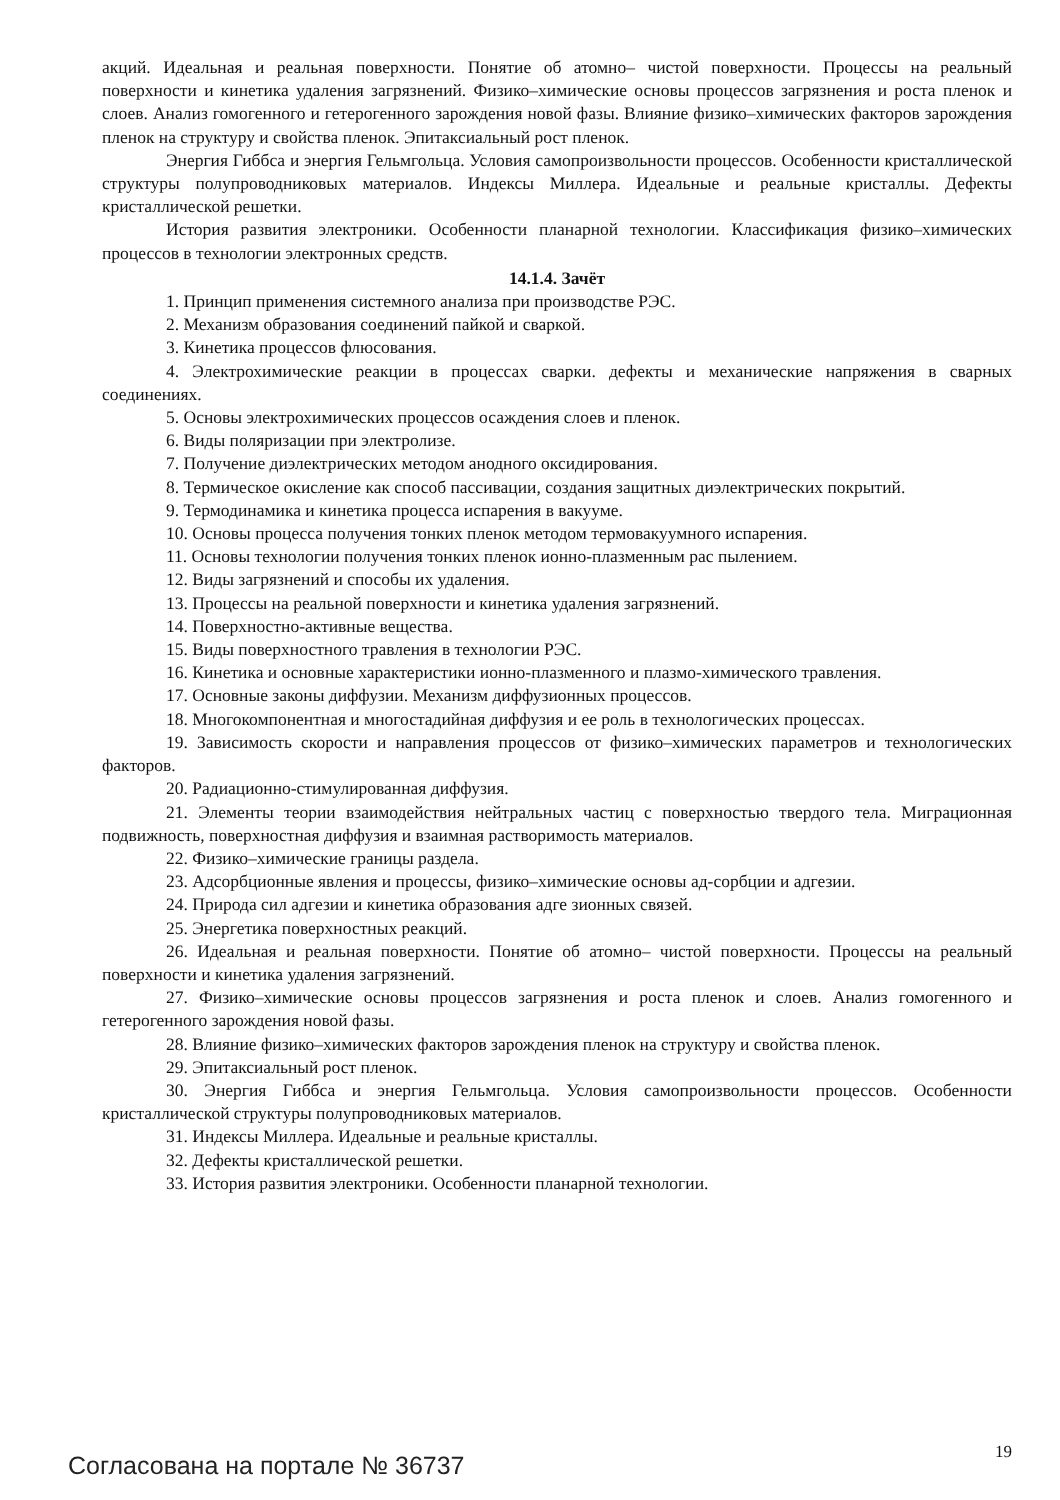акций. Идеальная и реальная поверхности. Понятие об атомно– чистой поверхности. Процессы на реальный поверхности и кинетика удаления загрязнений. Физико–химические основы процессов загрязнения и роста пленок и слоев. Анализ гомогенного и гетерогенного зарождения новой фазы. Влияние физико–химических факторов зарождения пленок на структуру и свойства пленок. Эпитаксиальный рост пленок.
Энергия Гиббса и энергия Гельмгольца. Условия самопроизвольности процессов. Особенности кристаллической структуры полупроводниковых материалов. Индексы Миллера. Идеальные и реальные кристаллы. Дефекты кристаллической решетки.
История развития электроники. Особенности планарной технологии. Классификация физико–химических процессов в технологии электронных средств.
14.1.4. Зачёт
1. Принцип применения системного анализа при производстве РЭС.
2. Механизм образования соединений пайкой и сваркой.
3. Кинетика процессов флюсования.
4. Электрохимические реакции в процессах сварки. дефекты и механические напряжения в сварных соединениях.
5. Основы электрохимических процессов осаждения слоев и пленок.
6. Виды поляризации при электролизе.
7. Получение диэлектрических методом анодного оксидирования.
8. Термическое окисление как способ пассивации, создания защитных диэлектрических покрытий.
9. Термодинамика и кинетика процесса испарения в вакууме.
10. Основы процесса получения тонких пленок методом термовакуумного испарения.
11. Основы технологии получения тонких пленок ионно-плазменным рас пылением.
12. Виды загрязнений и способы их удаления.
13. Процессы на реальной поверхности и кинетика удаления загрязнений.
14. Поверхностно-активные вещества.
15. Виды поверхностного травления в технологии РЭС.
16. Кинетика и основные характеристики ионно-плазменного и плазмо-химического травления.
17. Основные законы диффузии. Механизм диффузионных процессов.
18. Многокомпонентная и многостадийная диффузия и ее роль в технологических процессах.
19. Зависимость скорости и направления процессов от физико–химических параметров и технологических факторов.
20. Радиационно-стимулированная диффузия.
21. Элементы теории взаимодействия нейтральных частиц с поверхностью твердого тела. Миграционная подвижность, поверхностная диффузия и взаимная растворимость материалов.
22. Физико–химические границы раздела.
23. Адсорбционные явления и процессы, физико–химические основы ад-сорбции и адгезии.
24. Природа сил адгезии и кинетика образования адге зионных связей.
25. Энергетика поверхностных реакций.
26. Идеальная и реальная поверхности. Понятие об атомно– чистой поверхности. Процессы на реальный поверхности и кинетика удаления загрязнений.
27. Физико–химические основы процессов загрязнения и роста пленок и слоев. Анализ гомогенного и гетерогенного зарождения новой фазы.
28. Влияние физико–химических факторов зарождения пленок на структуру и свойства пленок.
29. Эпитаксиальный рост пленок.
30. Энергия Гиббса и энергия Гельмгольца. Условия самопроизвольности процессов. Особенности кристаллической структуры полупроводниковых материалов.
31. Индексы Миллера. Идеальные и реальные кристаллы.
32. Дефекты кристаллической решетки.
33. История развития электроники. Особенности планарной технологии.
Согласована на портале № 36737 19